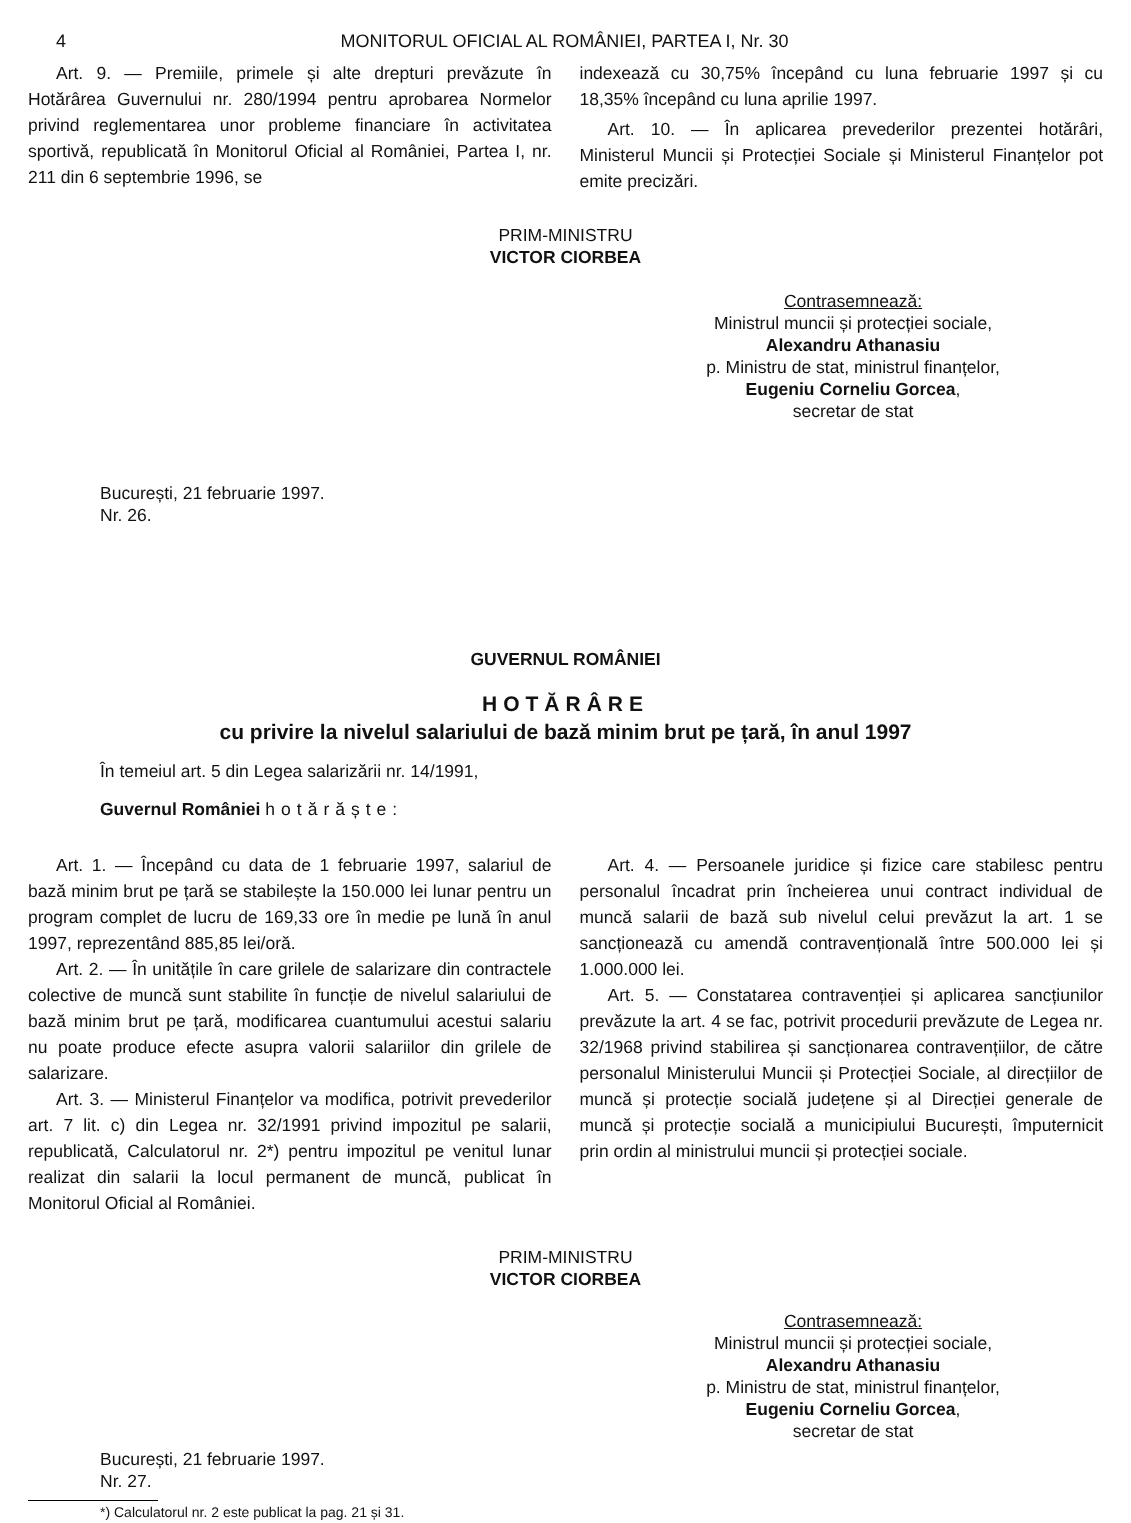4 MONITORUL OFICIAL AL ROMÂNIEI, PARTEA I, Nr. 30
Art. 9. — Premiile, primele și alte drepturi prevăzute în Hotărârea Guvernului nr. 280/1994 pentru aprobarea Normelor privind reglementarea unor probleme financiare în activitatea sportivă, republicată în Monitorul Oficial al României, Partea I, nr. 211 din 6 septembrie 1996, se
indexează cu 30,75% începând cu luna februarie 1997 și cu 18,35% începând cu luna aprilie 1997.
Art. 10. — În aplicarea prevederilor prezentei hotărâri, Ministerul Muncii și Protecției Sociale și Ministerul Finanțelor pot emite precizări.
PRIM-MINISTRU
VICTOR CIORBEA
Contrasemnează:
Ministrul muncii și protecției sociale,
Alexandru Athanasiu
p. Ministru de stat, ministrul finanțelor,
Eugeniu Corneliu Gorcea,
secretar de stat
București, 21 februarie 1997.
Nr. 26.
GUVERNUL ROMÂNIEI
HOTĂRÂRE
cu privire la nivelul salariului de bază minim brut pe țară, în anul 1997
În temeiul art. 5 din Legea salarizării nr. 14/1991,
Guvernul României hotărăște:
Art. 1. — Începând cu data de 1 februarie 1997, salariul de bază minim brut pe țară se stabilește la 150.000 lei lunar pentru un program complet de lucru de 169,33 ore în medie pe lună în anul 1997, reprezentând 885,85 lei/oră.
Art. 2. — În unitățile în care grilele de salarizare din contractele colective de muncă sunt stabilite în funcție de nivelul salariului de bază minim brut pe țară, modificarea cuantumului acestui salariu nu poate produce efecte asupra valorii salariilor din grilele de salarizare.
Art. 3. — Ministerul Finanțelor va modifica, potrivit prevederilor art. 7 lit. c) din Legea nr. 32/1991 privind impozitul pe salarii, republicată, Calculatorul nr. 2*) pentru impozitul pe venitul lunar realizat din salarii la locul permanent de muncă, publicat în Monitorul Oficial al României.
Art. 4. — Persoanele juridice și fizice care stabilesc pentru personalul încadrat prin încheierea unui contract individual de muncă salarii de bază sub nivelul celui prevăzut la art. 1 se sancționează cu amendă contravențională între 500.000 lei și 1.000.000 lei.
Art. 5. — Constatarea contravenției și aplicarea sancțiunilor prevăzute la art. 4 se fac, potrivit procedurii prevăzute de Legea nr. 32/1968 privind stabilirea și sancționarea contravențiilor, de către personalul Ministerului Muncii și Protecției Sociale, al direcțiilor de muncă și protecție socială județene și al Direcției generale de muncă și protecție socială a municipiului București, împuternicit prin ordin al ministrului muncii și protecției sociale.
PRIM-MINISTRU
VICTOR CIORBEA
Contrasemnează:
Ministrul muncii și protecției sociale,
Alexandru Athanasiu
p. Ministru de stat, ministrul finanțelor,
Eugeniu Corneliu Gorcea,
secretar de stat
București, 21 februarie 1997.
Nr. 27.
*) Calculatorul nr. 2 este publicat la pag. 21 și 31.